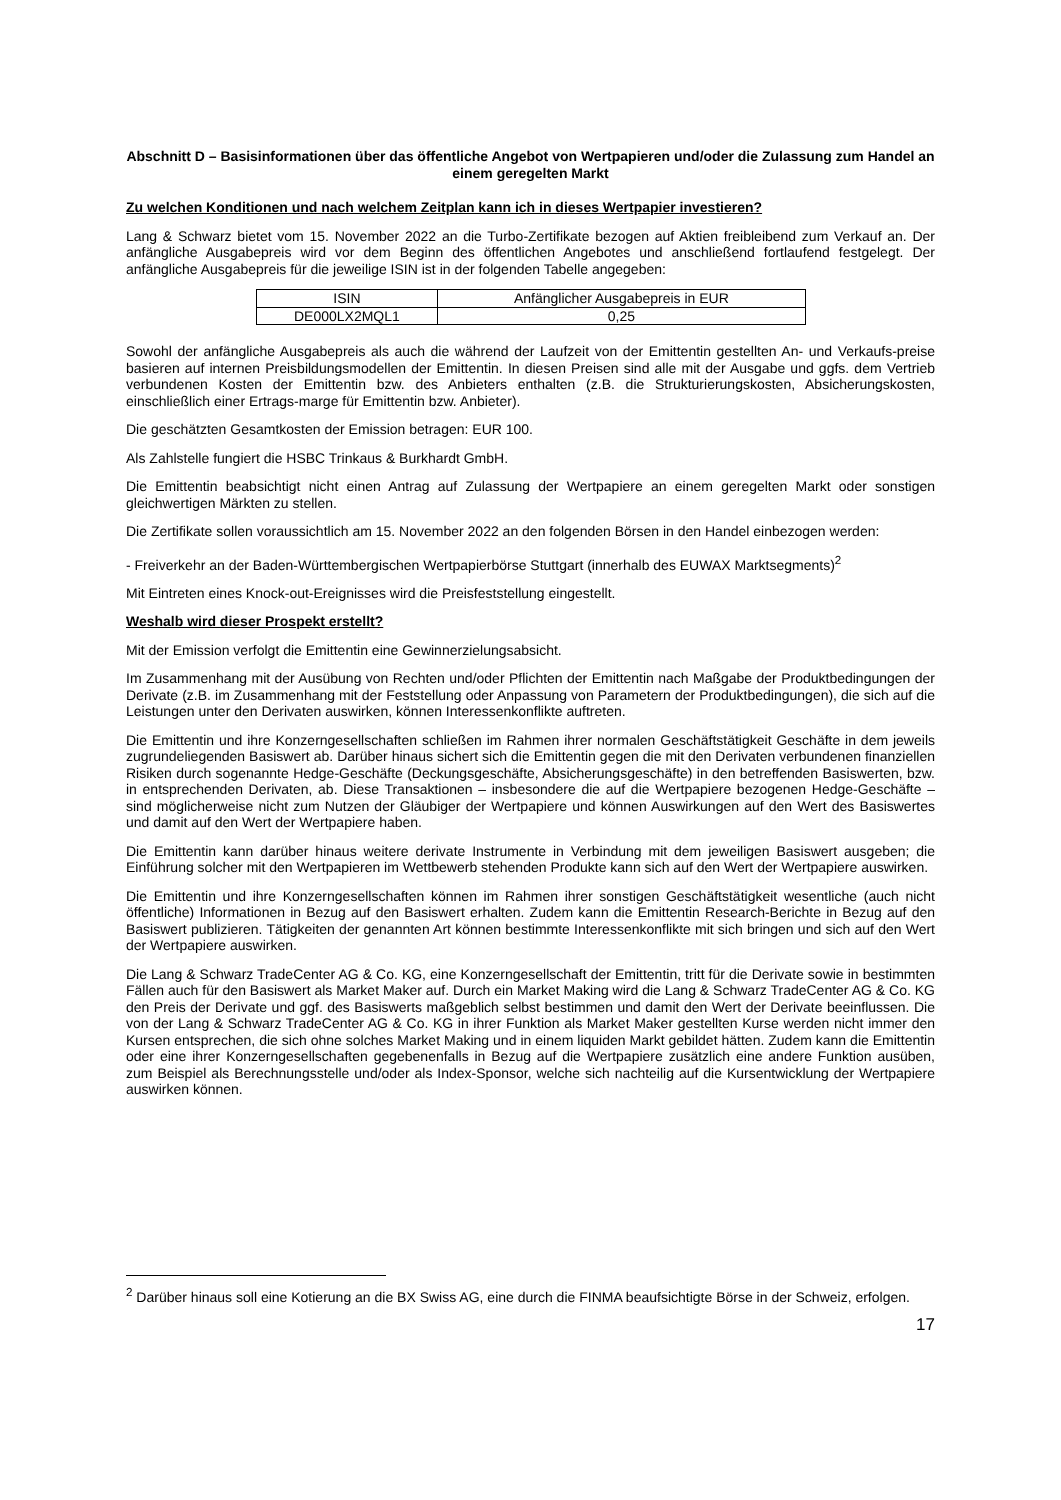Abschnitt D – Basisinformationen über das öffentliche Angebot von Wertpapieren und/oder die Zulassung zum Handel an einem geregelten Markt
Zu welchen Konditionen und nach welchem Zeitplan kann ich in dieses Wertpapier investieren?
Lang & Schwarz bietet vom 15. November 2022 an die Turbo-Zertifikate bezogen auf Aktien freibleibend zum Verkauf an. Der anfängliche Ausgabepreis wird vor dem Beginn des öffentlichen Angebotes und anschließend fortlaufend festgelegt. Der anfängliche Ausgabepreis für die jeweilige ISIN ist in der folgenden Tabelle angegeben:
| ISIN | Anfänglicher Ausgabepreis in EUR |
| --- | --- |
| DE000LX2MQL1 | 0,25 |
Sowohl der anfängliche Ausgabepreis als auch die während der Laufzeit von der Emittentin gestellten An- und Verkaufs-preise basieren auf internen Preisbildungsmodellen der Emittentin. In diesen Preisen sind alle mit der Ausgabe und ggfs. dem Vertrieb verbundenen Kosten der Emittentin bzw. des Anbieters enthalten (z.B. die Strukturierungskosten, Absicherungskosten, einschließlich einer Ertrags-marge für Emittentin bzw. Anbieter).
Die geschätzten Gesamtkosten der Emission betragen: EUR 100.
Als Zahlstelle fungiert die HSBC Trinkaus & Burkhardt GmbH.
Die Emittentin beabsichtigt nicht einen Antrag auf Zulassung der Wertpapiere an einem geregelten Markt oder sonstigen gleichwertigen Märkten zu stellen.
Die Zertifikate sollen voraussichtlich am 15. November 2022 an den folgenden Börsen in den Handel einbezogen werden:
- Freiverkehr an der Baden-Württembergischen Wertpapierbörse Stuttgart (innerhalb des EUWAX Marktsegments)<sup>2</sup>
Mit Eintreten eines Knock-out-Ereignisses wird die Preisfeststellung eingestellt.
Weshalb wird dieser Prospekt erstellt?
Mit der Emission verfolgt die Emittentin eine Gewinnerzielungsabsicht.
Im Zusammenhang mit der Ausübung von Rechten und/oder Pflichten der Emittentin nach Maßgabe der Produktbedingungen der Derivate (z.B. im Zusammenhang mit der Feststellung oder Anpassung von Parametern der Produktbedingungen), die sich auf die Leistungen unter den Derivaten auswirken, können Interessenkonflikte auftreten.
Die Emittentin und ihre Konzerngesellschaften schließen im Rahmen ihrer normalen Geschäftstätigkeit Geschäfte in dem jeweils zugrundeliegenden Basiswert ab. Darüber hinaus sichert sich die Emittentin gegen die mit den Derivaten verbundenen finanziellen Risiken durch sogenannte Hedge-Geschäfte (Deckungsgeschäfte, Absicherungsgeschäfte) in den betreffenden Basiswerten, bzw. in entsprechenden Derivaten, ab. Diese Transaktionen – insbesondere die auf die Wertpapiere bezogenen Hedge-Geschäfte – sind möglicherweise nicht zum Nutzen der Gläubiger der Wertpapiere und können Auswirkungen auf den Wert des Basiswertes und damit auf den Wert der Wertpapiere haben.
Die Emittentin kann darüber hinaus weitere derivate Instrumente in Verbindung mit dem jeweiligen Basiswert ausgeben; die Einführung solcher mit den Wertpapieren im Wettbewerb stehenden Produkte kann sich auf den Wert der Wertpapiere auswirken.
Die Emittentin und ihre Konzerngesellschaften können im Rahmen ihrer sonstigen Geschäftstätigkeit wesentliche (auch nicht öffentliche) Informationen in Bezug auf den Basiswert erhalten. Zudem kann die Emittentin Research-Berichte in Bezug auf den Basiswert publizieren. Tätigkeiten der genannten Art können bestimmte Interessenkonflikte mit sich bringen und sich auf den Wert der Wertpapiere auswirken.
Die Lang & Schwarz TradeCenter AG & Co. KG, eine Konzerngesellschaft der Emittentin, tritt für die Derivate sowie in bestimmten Fällen auch für den Basiswert als Market Maker auf. Durch ein Market Making wird die Lang & Schwarz TradeCenter AG & Co. KG den Preis der Derivate und ggf. des Basiswerts maßgeblich selbst bestimmen und damit den Wert der Derivate beeinflussen. Die von der Lang & Schwarz TradeCenter AG & Co. KG in ihrer Funktion als Market Maker gestellten Kurse werden nicht immer den Kursen entsprechen, die sich ohne solches Market Making und in einem liquiden Markt gebildet hätten. Zudem kann die Emittentin oder eine ihrer Konzerngesellschaften gegebenenfalls in Bezug auf die Wertpapiere zusätzlich eine andere Funktion ausüben, zum Beispiel als Berechnungsstelle und/oder als Index-Sponsor, welche sich nachteilig auf die Kursentwicklung der Wertpapiere auswirken können.
<sup>2</sup> Darüber hinaus soll eine Kotierung an die BX Swiss AG, eine durch die FINMA beaufsichtigte Börse in der Schweiz, erfolgen.
17